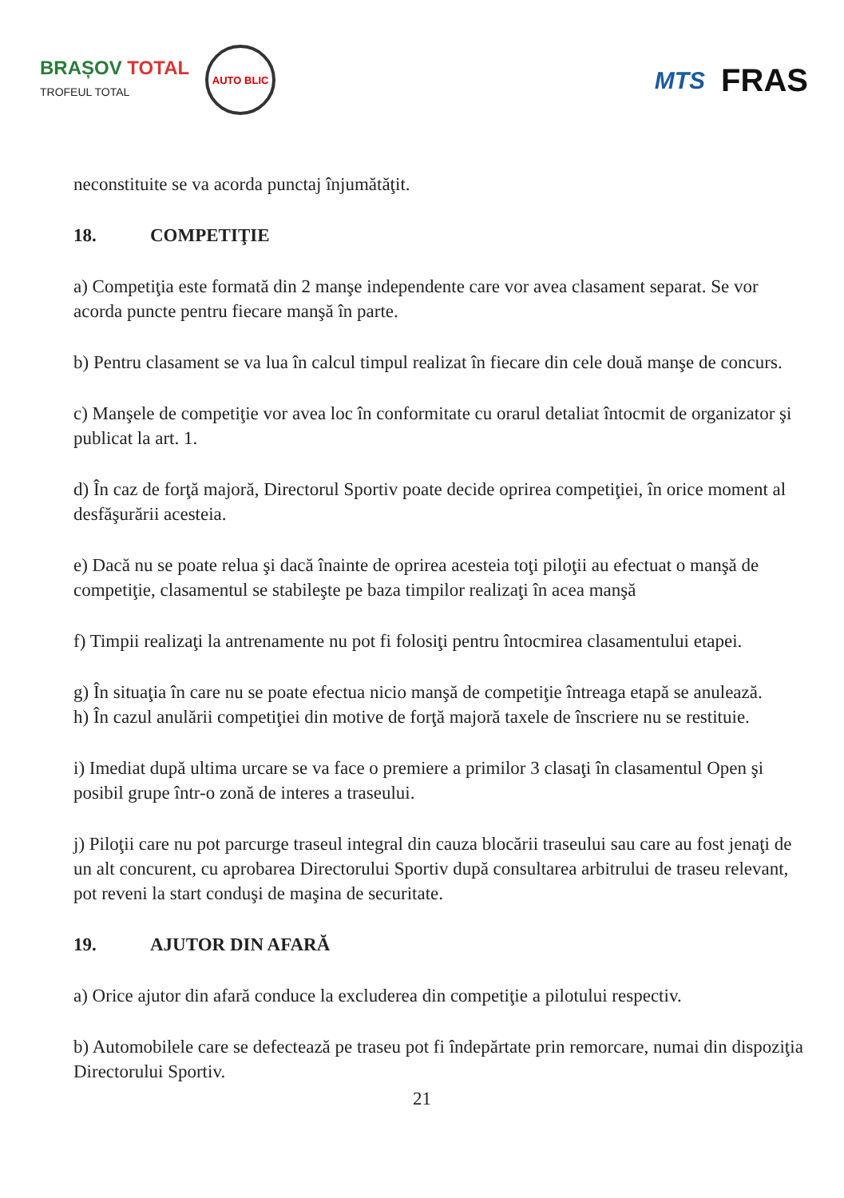BRAȘOV TOTAL
TROFEUL TOTAL
AUTO BLIC
MTS
FRAS
neconstituite se va acorda punctaj înjumătăţit.
18. COMPETIŢIE
a) Competiţia este formată din 2 manşe independente care vor avea clasament separat. Se vor acorda puncte pentru fiecare manşă în parte.
b) Pentru clasament se va lua în calcul timpul realizat în fiecare din cele două manşe de concurs.
c) Manşele de competiţie vor avea loc în conformitate cu orarul detaliat întocmit de organizator şi publicat la art. 1.
d) În caz de forţă majoră, Directorul Sportiv poate decide oprirea competiţiei, în orice moment al desfăşurării acesteia.
e) Dacă nu se poate relua şi dacă înainte de oprirea acesteia toţi piloţii au efectuat o manşă de competiţie, clasamentul se stabileşte pe baza timpilor realizaţi în acea manşă
f) Timpii realizaţi la antrenamente nu pot fi folosiţi pentru întocmirea clasamentului etapei.
g) În situaţia în care nu se poate efectua nicio manşă de competiţie întreaga etapă se anulează.
h) În cazul anulării competiţiei din motive de forţă majoră taxele de înscriere nu se restituie.
i) Imediat după ultima urcare se va face o premiere a primilor 3 clasaţi în clasamentul Open şi posibil grupe într-o zonă de interes a traseului.
j) Piloţii care nu pot parcurge traseul integral din cauza blocării traseului sau care au fost jenaţi de un alt concurent, cu aprobarea Directorului Sportiv după consultarea arbitrului de traseu relevant, pot reveni la start conduşi de maşina de securitate.
19. AJUTOR DIN AFARĂ
a) Orice ajutor din afară conduce la excluderea din competiţie a pilotului respectiv.
b) Automobilele care se defectează pe traseu pot fi îndepărtate prin remorcare, numai din dispoziţia Directorului Sportiv.
21